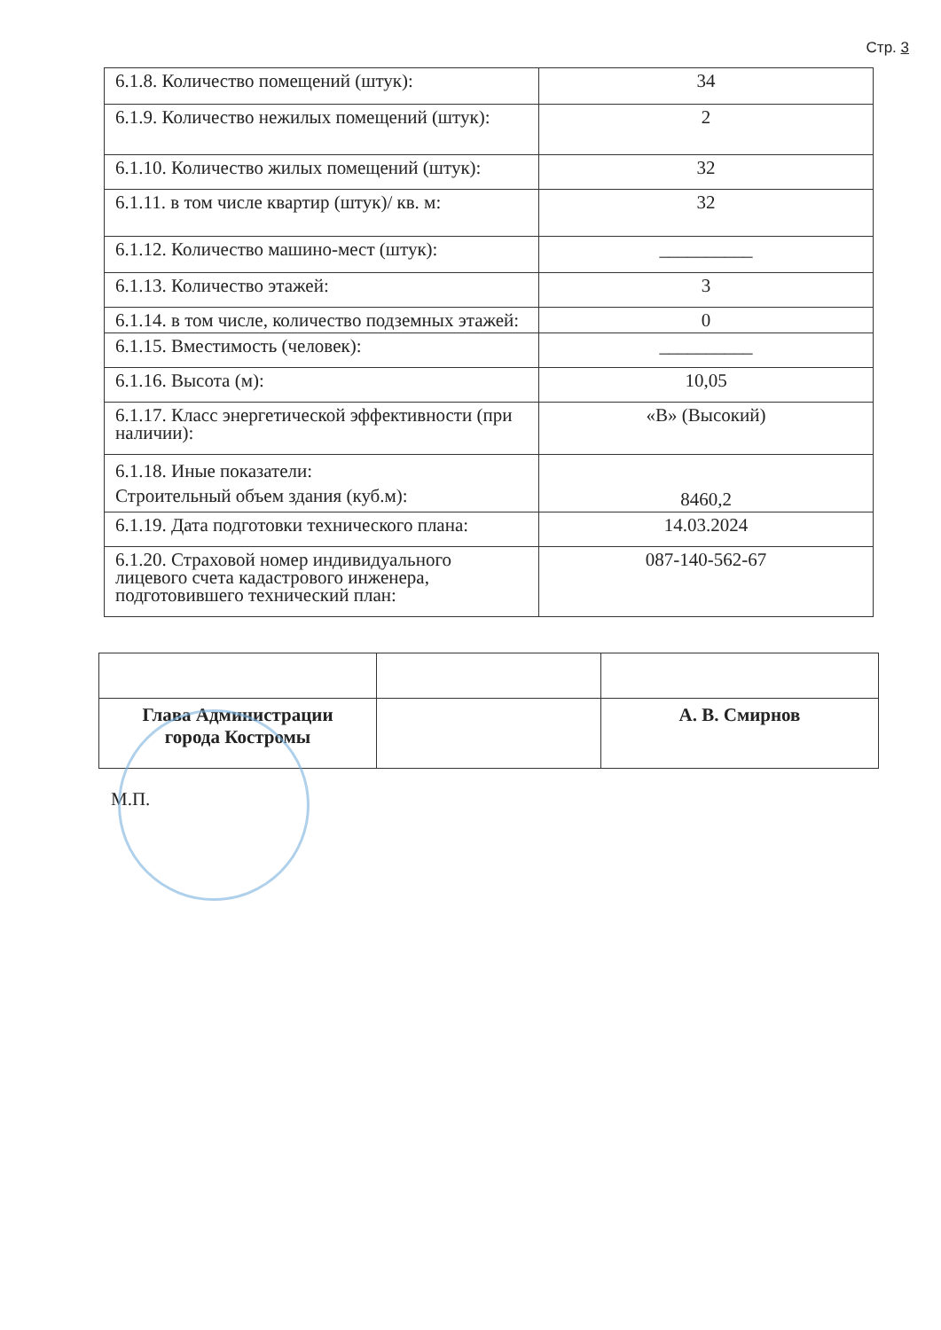Стр. 3
| 6.1.8. Количество помещений (штук): | 34 |
| 6.1.9. Количество нежилых помещений (штук): | 2 |
| 6.1.10. Количество жилых помещений (штук): | 32 |
| 6.1.11. в том числе квартир (штук)/ кв. м: | 32 |
| 6.1.12. Количество машино-мест (штук): | __________ |
| 6.1.13. Количество этажей: | 3 |
| 6.1.14. в том числе, количество подземных этажей: | 0 |
| 6.1.15. Вместимость (человек): | __________ |
| 6.1.16. Высота (м): | 10,05 |
| 6.1.17. Класс энергетической эффективности (при наличии): | «В» (Высокий) |
| 6.1.18. Иные показатели: Строительный объем здания (куб.м): | 8460,2 |
| 6.1.19. Дата подготовки технического плана: | 14.03.2024 |
| 6.1.20. Страховой номер индивидуального лицевого счета кадастрового инженера, подготовившего технический план: | 087-140-562-67 |
| Глава Администрации города Костромы | | А. В. Смирнов |
М.П.